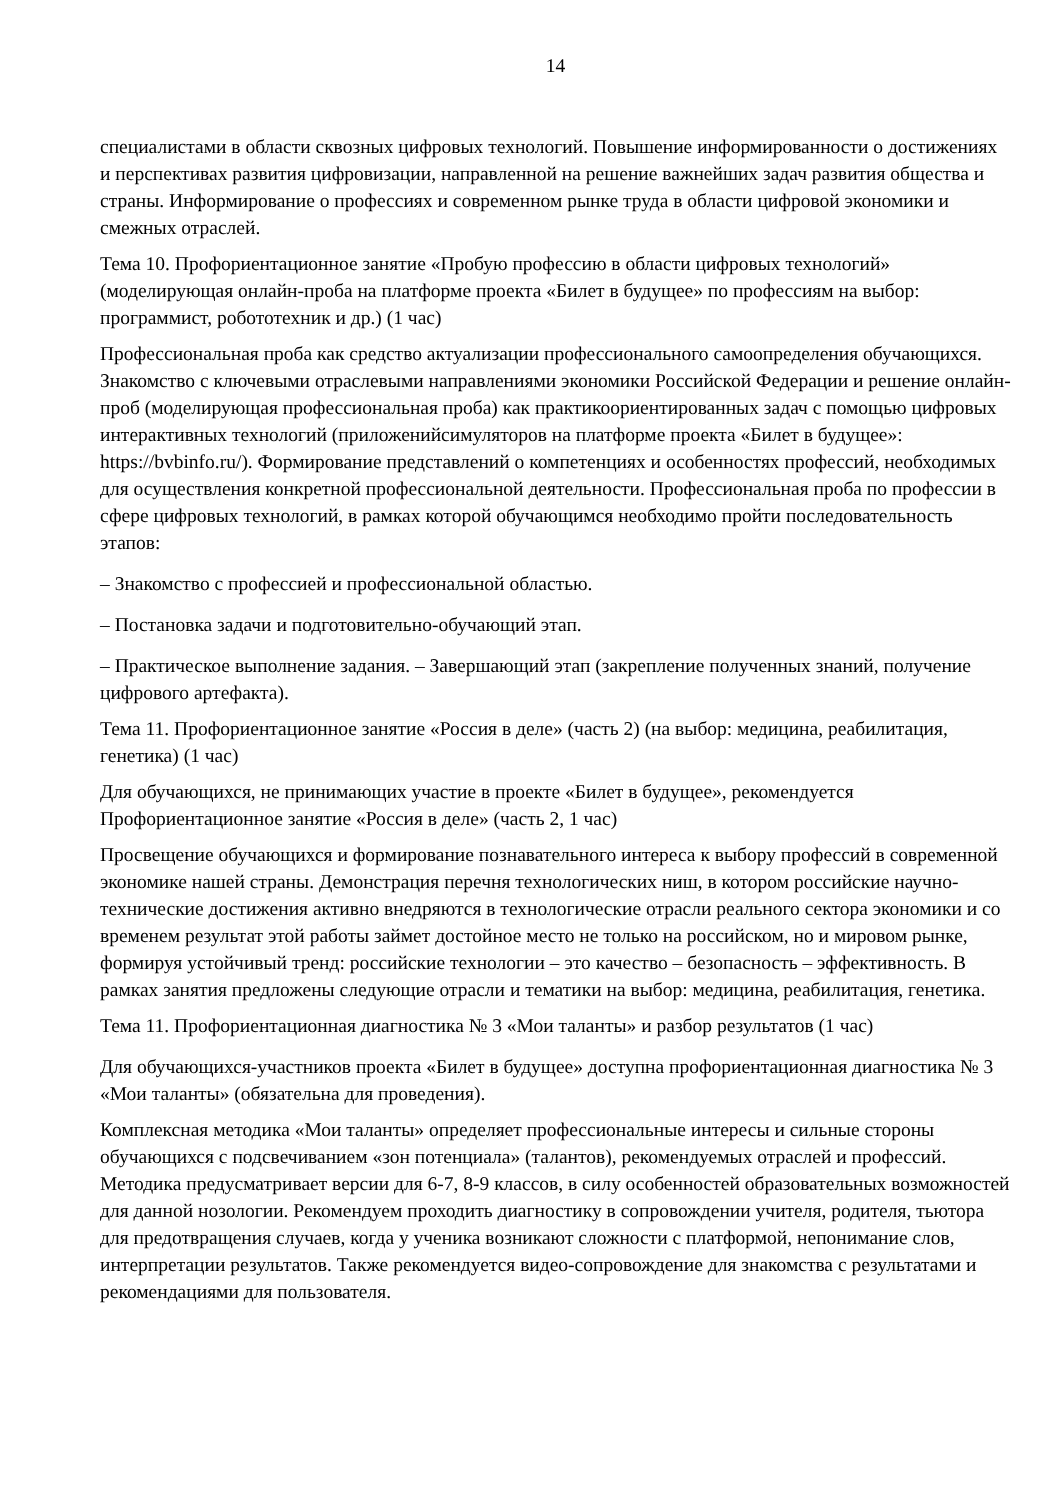14
специалистами в области сквозных цифровых технологий. Повышение информированности о достижениях и перспективах развития цифровизации, направленной на решение важнейших задач развития общества и страны. Информирование о профессиях и современном рынке труда в области цифровой экономики и смежных отраслей.
Тема 10. Профориентационное занятие «Пробую профессию в области цифровых технологий» (моделирующая онлайн-проба на платформе проекта «Билет в будущее» по профессиям на выбор: программист, робототехник и др.) (1 час)
Профессиональная проба как средство актуализации профессионального самоопределения обучающихся. Знакомство с ключевыми отраслевыми направлениями экономики Российской Федерации и решение онлайн-проб (моделирующая профессиональная проба) как практикоориентированных задач с помощью цифровых интерактивных технологий (приложенийсимуляторов на платформе проекта «Билет в будущее»: https://bvbinfo.ru/). Формирование представлений о компетенциях и особенностях профессий, необходимых для осуществления конкретной профессиональной деятельности. Профессиональная проба по профессии в сфере цифровых технологий, в рамках которой обучающимся необходимо пройти последовательность этапов:
– Знакомство с профессией и профессиональной областью.
– Постановка задачи и подготовительно-обучающий этап.
– Практическое выполнение задания. – Завершающий этап (закрепление полученных знаний, получение цифрового артефакта).
Тема 11. Профориентационное занятие «Россия в деле» (часть 2) (на выбор: медицина, реабилитация, генетика) (1 час)
Для обучающихся, не принимающих участие в проекте «Билет в будущее», рекомендуется Профориентационное занятие «Россия в деле» (часть 2, 1 час)
Просвещение обучающихся и формирование познавательного интереса к выбору профессий в современной экономике нашей страны. Демонстрация перечня технологических ниш, в котором российские научно-технические достижения активно внедряются в технологические отрасли реального сектора экономики и со временем результат этой работы займет достойное место не только на российском, но и мировом рынке, формируя устойчивый тренд: российские технологии – это качество – безопасность – эффективность. В рамках занятия предложены следующие отрасли и тематики на выбор: медицина, реабилитация, генетика.
Тема 11. Профориентационная диагностика № 3 «Мои таланты» и разбор результатов (1 час)
Для обучающихся-участников проекта «Билет в будущее» доступна профориентационная диагностика № 3 «Мои таланты» (обязательна для проведения).
Комплексная методика «Мои таланты» определяет профессиональные интересы и сильные стороны обучающихся с подсвечиванием «зон потенциала» (талантов), рекомендуемых отраслей и профессий. Методика предусматривает версии для 6-7, 8-9 классов, в силу особенностей образовательных возможностей для данной нозологии. Рекомендуем проходить диагностику в сопровождении учителя, родителя, тьютора для предотвращения случаев, когда у ученика возникают сложности с платформой, непонимание слов, интерпретации результатов. Также рекомендуется видео-сопровождение для знакомства с результатами и рекомендациями для пользователя.